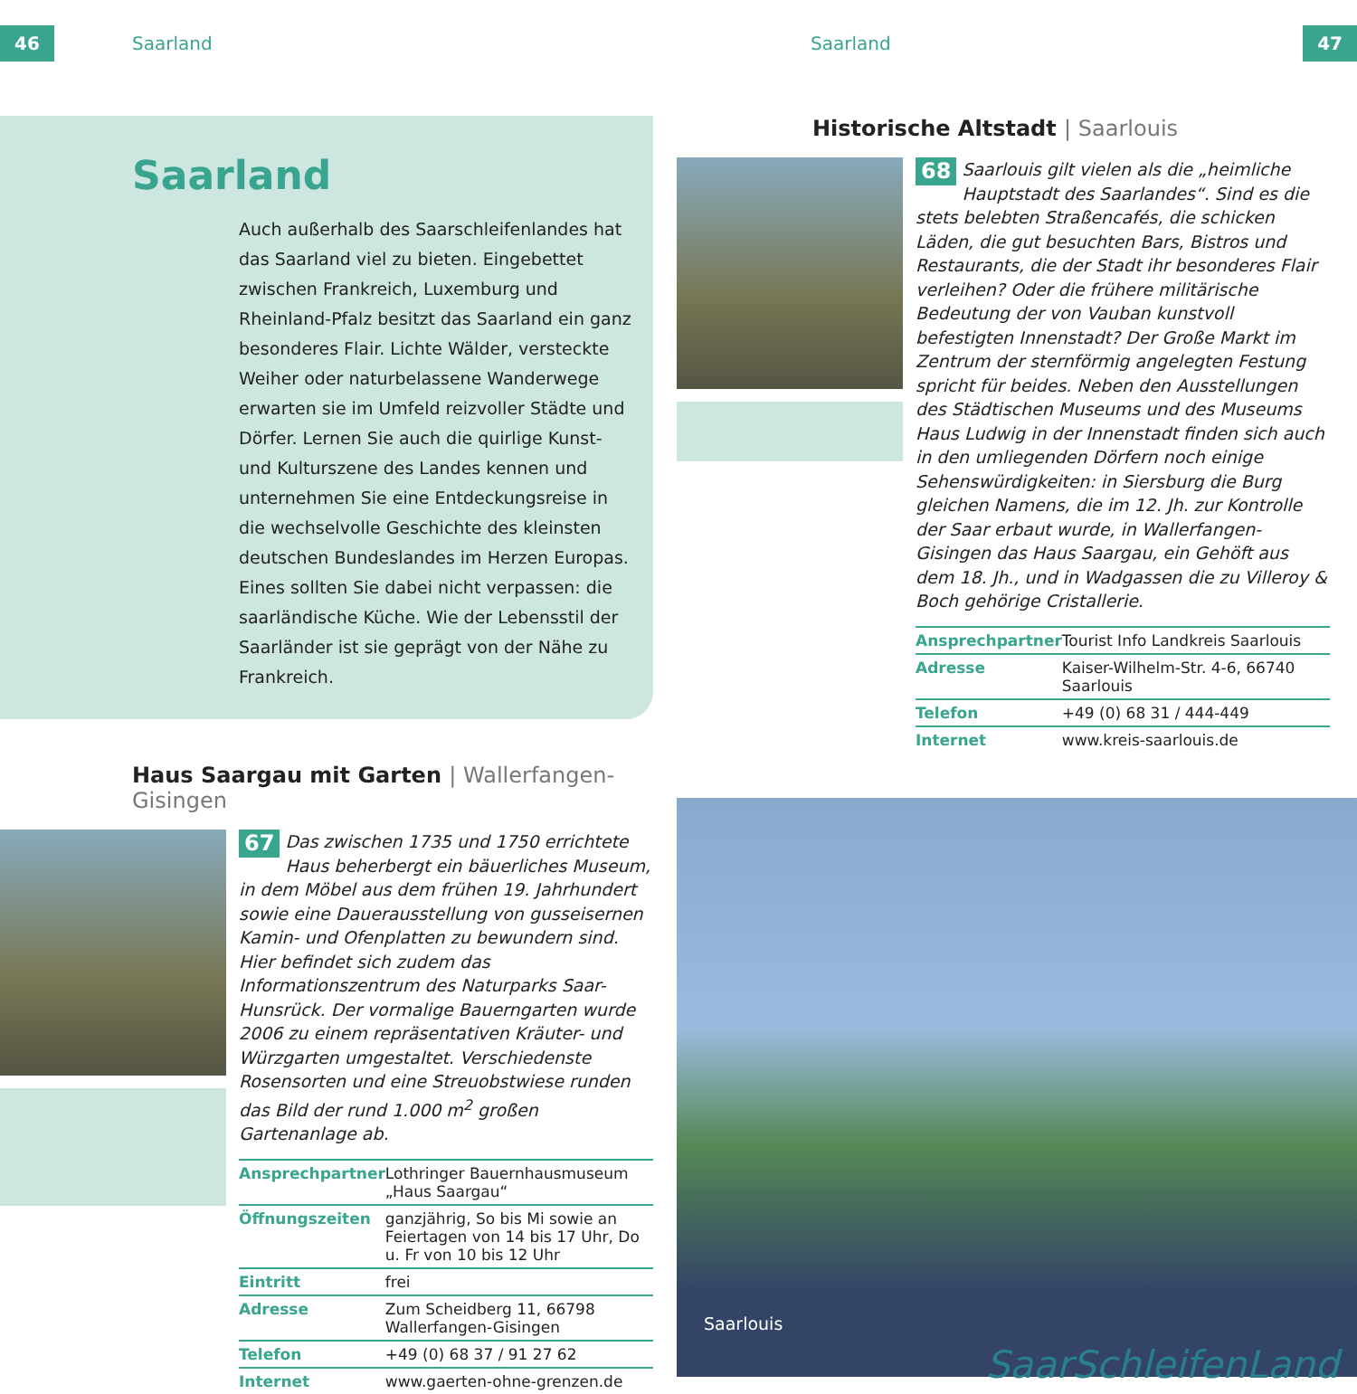46
Saarland
Saarland
Auch außerhalb des Saarschleifenlandes hat das Saarland viel zu bieten. Eingebettet zwischen Frankreich, Luxemburg und Rheinland-Pfalz besitzt das Saarland ein ganz besonderes Flair. Lichte Wälder, versteckte Weiher oder naturbelassene Wanderwege erwarten sie im Umfeld reizvoller Städte und Dörfer. Lernen Sie auch die quirlige Kunst- und Kulturszene des Landes kennen und unternehmen Sie eine Entdeckungsreise in die wechselvolle Geschichte des kleinsten deutschen Bundeslandes im Herzen Europas. Eines sollten Sie dabei nicht verpassen: die saarländische Küche. Wie der Lebensstil der Saarländer ist sie geprägt von der Nähe zu Frankreich.
Haus Saargau mit Garten | Wallerfangen-Gisingen
67 Das zwischen 1735 und 1750 errichtete Haus beherbergt ein bäuerliches Museum, in dem Möbel aus dem frühen 19. Jahrhundert sowie eine Dauerausstellung von gusseisernen Kamin- und Ofenplatten zu bewundern sind. Hier befindet sich zudem das Informationszentrum des Naturparks Saar-Hunsrück. Der vormalige Bauerngarten wurde 2006 zu einem repräsentativen Kräuter- und Würzgarten umgestaltet. Verschiedenste Rosensorten und eine Streuobstwiese runden das Bild der rund 1.000 m<sup>2</sup> großen Gartenanlage ab.
| Ansprechpartner | Lothringer Bauernhausmuseum „Haus Saargau“ |
| Öffnungszeiten | ganzjährig, So bis Mi sowie an Feiertagen von 14 bis 17 Uhr, Do u. Fr von 10 bis 12 Uhr |
| Eintritt | frei |
| Adresse | Zum Scheidberg 11, 66798 Wallerfangen-Gisingen |
| Telefon | +49 (0) 68 37 / 91 27 62 |
| Internet | www.gaerten-ohne-grenzen.de |
Saarland
47
Historische Altstadt | Saarlouis
68 Saarlouis gilt vielen als die „heimliche Hauptstadt des Saarlandes“. Sind es die stets belebten Straßencafés, die schicken Läden, die gut besuchten Bars, Bistros und Restaurants, die der Stadt ihr besonderes Flair verleihen? Oder die frühere militärische Bedeutung der von Vauban kunstvoll befestigten Innenstadt? Der Große Markt im Zentrum der sternförmig angelegten Festung spricht für beides. Neben den Ausstellungen des Städtischen Museums und des Museums Haus Ludwig in der Innenstadt finden sich auch in den umliegenden Dörfern noch einige Sehenswürdigkeiten: in Siersburg die Burg gleichen Namens, die im 12. Jh. zur Kontrolle der Saar erbaut wurde, in Wallerfangen-Gisingen das Haus Saargau, ein Gehöft aus dem 18. Jh., und in Wadgassen die zu Villeroy & Boch gehörige Cristallerie.
| Ansprechpartner | Tourist Info Landkreis Saarlouis |
| Adresse | Kaiser-Wilhelm-Str. 4-6, 66740 Saarlouis |
| Telefon | +49 (0) 68 31 / 444-449 |
| Internet | www.kreis-saarlouis.de |
Saarlouis
SaarSchleifenLand